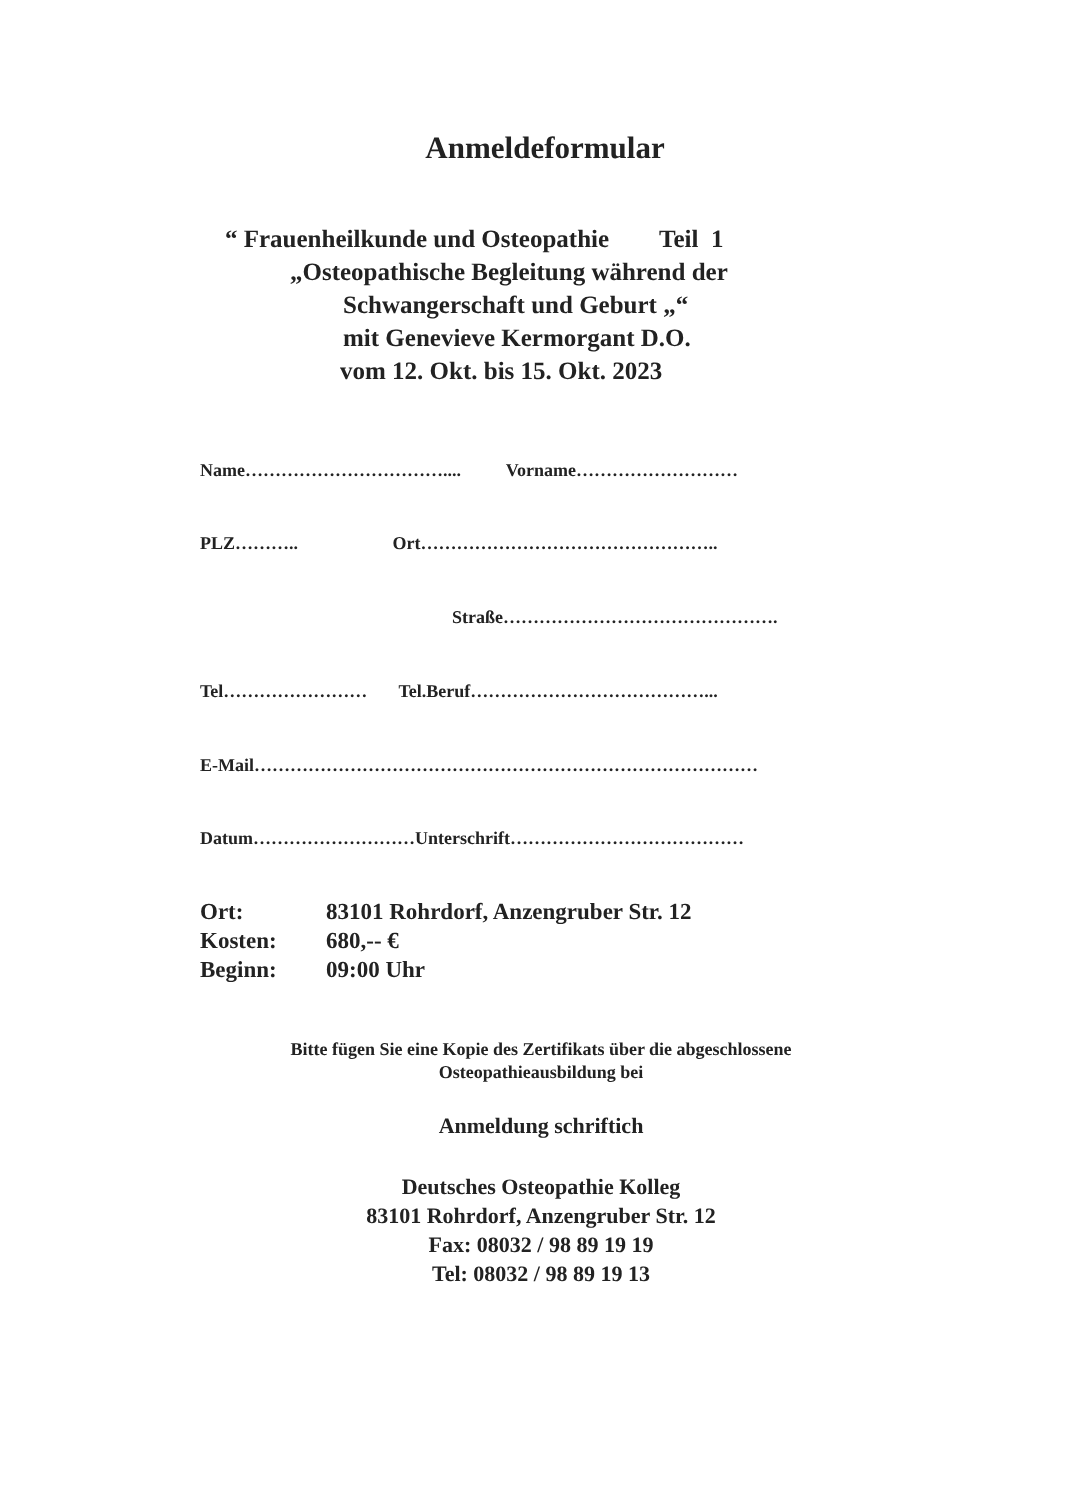Anmeldeformular
“ Frauenheilkunde und Osteopathie Teil 1
„Osteopathische Begleitung während der
Schwangerschaft und Geburt „“
mit Genevieve Kermorgant D.O.
vom 12. Okt. bis 15. Okt. 2023
Name…………………………….... Vorname………………………
PLZ……….. Ort…………………………………………..
Straße……………………………………….
Tel…………………… Tel.Beruf…………………………………...
E-Mail…………………………………………………………………………
Datum………………………Unterschrift…………………………………
Ort: 83101 Rohrdorf, Anzengruber Str. 12
Kosten: 680,-- €
Beginn: 09:00 Uhr
Bitte fügen Sie eine Kopie des Zertifikats über die abgeschlossene
Osteopathieausbildung bei
Anmeldung schriftich
Deutsches Osteopathie Kolleg
83101 Rohrdorf, Anzengruber Str. 12
Fax: 08032 / 98 89 19 19
Tel: 08032 / 98 89 19 13